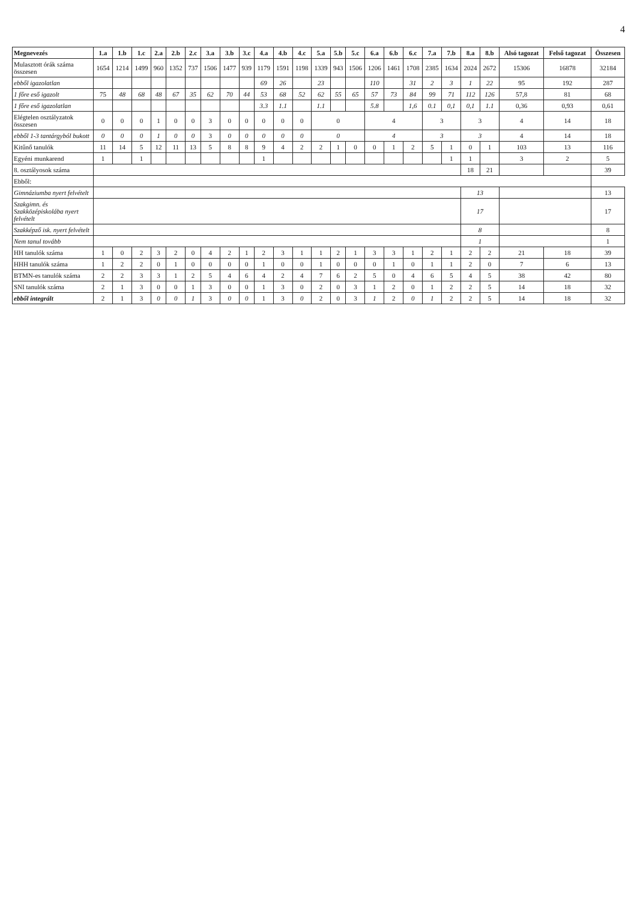4
| Megnevezés | 1.a | 1.b | 1.c | 2.a | 2.b | 2.c | 3.a | 3.b | 3.c | 4.a | 4.b | 4.c | 5.a | 5.b | 5.c | 6.a | 6.b | 6.c | 7.a | 7.b | 8.a | 8.b | Alsó tagozat | Felső tagozat | Összesen |
| --- | --- | --- | --- | --- | --- | --- | --- | --- | --- | --- | --- | --- | --- | --- | --- | --- | --- | --- | --- | --- | --- | --- | --- | --- | --- |
| Mulasztott órák száma összesen | 1654 | 1214 | 1499 | 960 | 1352 | 737 | 1506 | 1477 | 939 | 1179 | 1591 | 1198 | 1339 | 943 | 1506 | 1206 | 1461 | 1708 | 2385 | 1634 | 2024 | 2672 | 15306 | 16878 | 32184 |
| ebből igazolatlan | | | | | | | | | | 69 | 26 | | 23 | | | 110 | | 31 | 2 | 3 | 1 | 22 | 95 | 192 | 287 |
| 1 főre eső igazolt | 75 | 48 | 68 | 48 | 67 | 35 | 62 | 70 | 44 | 53 | 68 | 52 | 62 | 55 | 65 | 57 | 73 | 84 | 99 | 71 | 112 | 126 | 57,8 | 81 | 68 |
| 1 főre eső igazolatlan | | | | | | | | | | 3.3 | 1.1 | | 1.1 | | | 5.8 | | 1,6 | 0.1 | 0,1 | 0,1 | 1.1 | 0,36 | 0,93 | 0,61 |
| Elégtelen osztályzatok összesen | 0 | 0 | 0 | 1 | 0 | 0 | 3 | 0 | 0 | 0 | 0 | 0 | 0 | | | 4 | | | 3 | | 3 | | 4 | 14 | 18 |
| ebből 1-3 tantárgyból bukott | 0 | 0 | 0 | 1 | 0 | 0 | 3 | 0 | 0 | 0 | 0 | 0 | 0 | | | 4 | | | 3 | | 3 | | 4 | 14 | 18 |
| Kitűnő tanulók | 11 | 14 | 5 | 12 | 11 | 13 | 5 | 8 | 8 | 9 | 4 | 2 | 2 | 1 | 0 | 0 | 1 | 2 | 5 | 1 | 0 | 1 | 103 | 13 | 116 |
| Egyéni munkarend | 1 | | 1 | | | | | | | 1 | | | | | | | | | | 1 | 1 | | 3 | 2 | 5 |
| 8. osztályosok száma | | | | | | | | | | | | | | | | | | | | | 18 | 21 | | | 39 |
| Ebből: | | | | | | | | | | | | | | | | | | | | | | | | | |
| Gimnáziumba nyert felvételt | | | | | | | | | | | | | | | | | | | | | 13 | | | | 13 |
| Szakgimn. és Szakközépiskolába nyert felvételt | | | | | | | | | | | | | | | | | | | | | 17 | | | | 17 |
| Szakképző isk. nyert felvételt | | | | | | | | | | | | | | | | | | | | | 8 | | | | 8 |
| Nem tanul tovább | | | | | | | | | | | | | | | | | | | | | 1 | | | | 1 |
| HH tanulók száma | 1 | 0 | 2 | 3 | 2 | 0 | 4 | 2 | 1 | 2 | 3 | 1 | 1 | 2 | 1 | 3 | 3 | 1 | 2 | 1 | 2 | 2 | 21 | 18 | 39 |
| HHH tanulók száma | 1 | 2 | 2 | 0 | 1 | 0 | 0 | 0 | 0 | 1 | 0 | 0 | 1 | 0 | 0 | 0 | 1 | 0 | 1 | 1 | 2 | 0 | 7 | 6 | 13 |
| BTMN-es tanulók száma | 2 | 2 | 3 | 3 | 1 | 2 | 5 | 4 | 6 | 4 | 2 | 4 | 7 | 6 | 2 | 5 | 0 | 4 | 6 | 5 | 4 | 5 | 38 | 42 | 80 |
| SNI tanulók száma | 2 | 1 | 3 | 0 | 0 | 1 | 3 | 0 | 0 | 1 | 3 | 0 | 2 | 0 | 3 | 1 | 2 | 0 | 1 | 2 | 2 | 5 | 14 | 18 | 32 |
| ebből integrált | 2 | 1 | 3 | 0 | 0 | 1 | 3 | 0 | 0 | 1 | 3 | 0 | 2 | 0 | 3 | 1 | 2 | 0 | 1 | 2 | 2 | 5 | 14 | 18 | 32 |